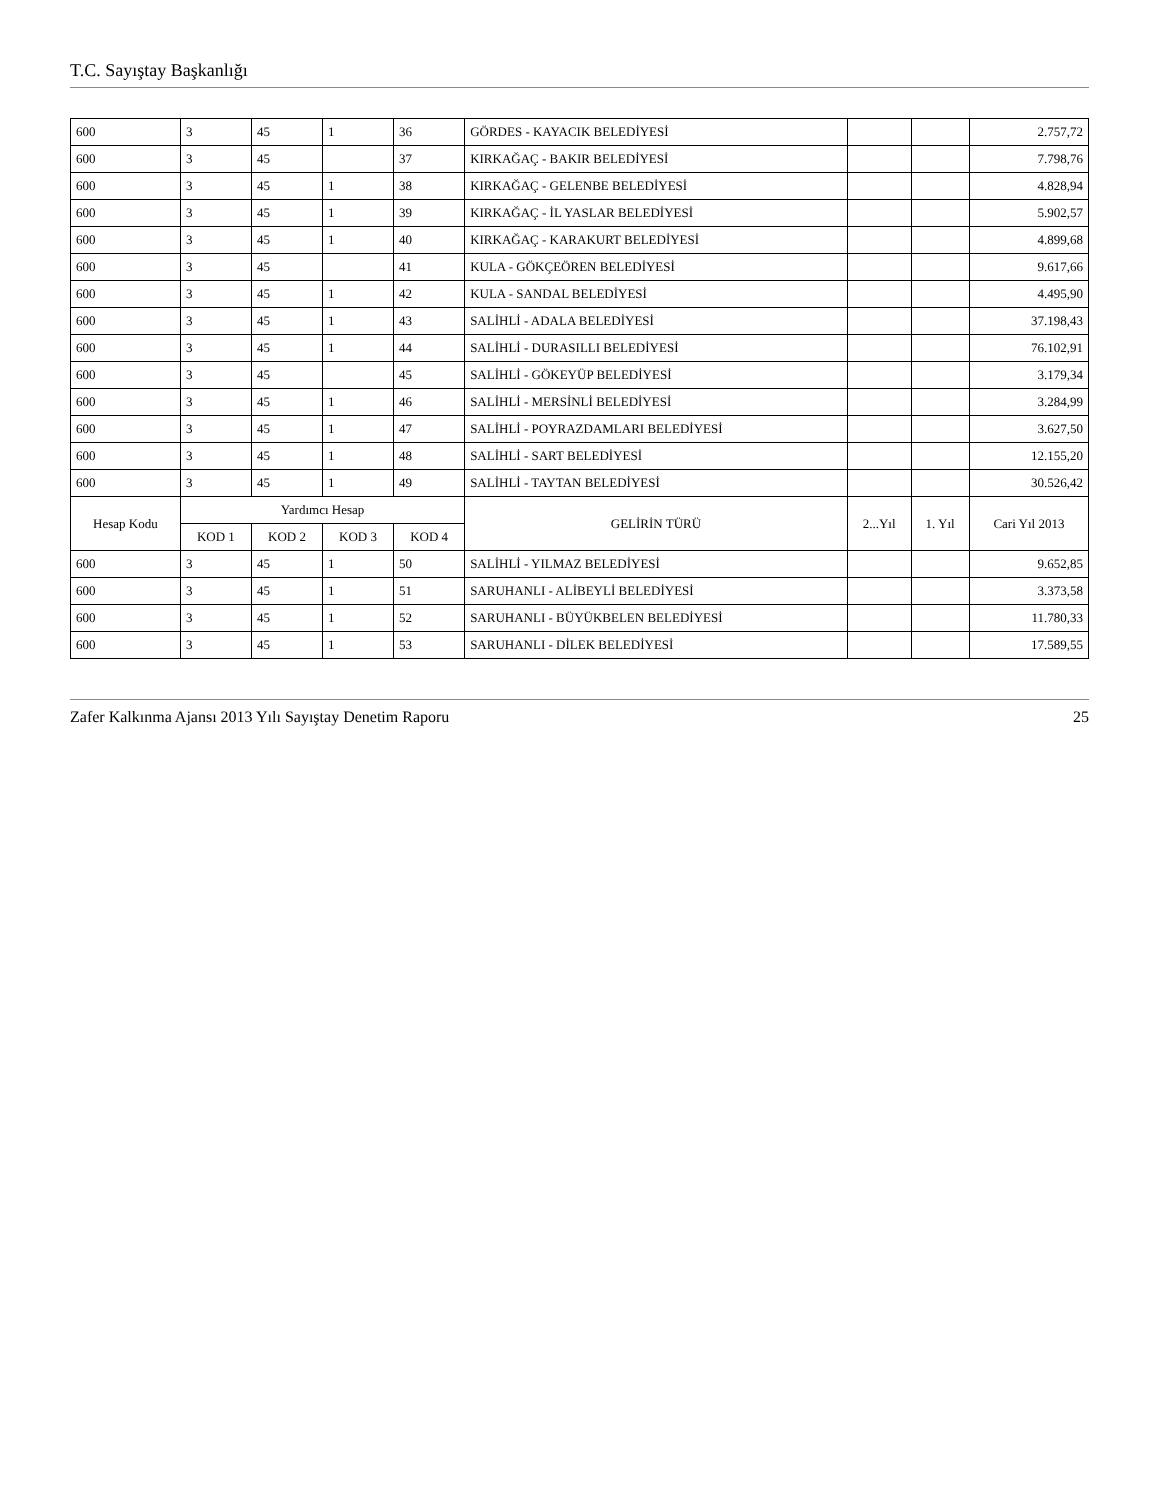T.C. Sayıştay Başkanlığı
| 600 | 3 | 45 | 1 | 36 | GÖRDES - KAYACIK BELEDİYESİ | | | 2.757,72 |
| 600 | 3 | 45 | | 37 | KIRKAĞAÇ - BAKIR BELEDİYESİ | | | 7.798,76 |
| 600 | 3 | 45 | 1 | 38 | KIRKAĞAÇ - GELENBE BELEDİYESİ | | | 4.828,94 |
| 600 | 3 | 45 | 1 | 39 | KIRKAĞAÇ - İL YASLAR BELEDİYESİ | | | 5.902,57 |
| 600 | 3 | 45 | 1 | 40 | KIRKAĞAÇ - KARAKURT BELEDİYESİ | | | 4.899,68 |
| 600 | 3 | 45 | | 41 | KULA - GÖKÇEÖREN BELEDİYESİ | | | 9.617,66 |
| 600 | 3 | 45 | 1 | 42 | KULA - SANDAL BELEDİYESİ | | | 4.495,90 |
| 600 | 3 | 45 | 1 | 43 | SALİHLİ - ADALA BELEDİYESİ | | | 37.198,43 |
| 600 | 3 | 45 | 1 | 44 | SALİHLİ - DURASILLI BELEDİYESİ | | | 76.102,91 |
| 600 | 3 | 45 | | 45 | SALİHLİ - GÖKEYÜP BELEDİYESİ | | | 3.179,34 |
| 600 | 3 | 45 | 1 | 46 | SALİHLİ - MERSİNLİ BELEDİYESİ | | | 3.284,99 |
| 600 | 3 | 45 | 1 | 47 | SALİHLİ - POYRAZDAMLARI BELEDİYESİ | | | 3.627,50 |
| 600 | 3 | 45 | 1 | 48 | SALİHLİ - SART BELEDİYESİ | | | 12.155,20 |
| 600 | 3 | 45 | 1 | 49 | SALİHLİ - TAYTAN BELEDİYESİ | | | 30.526,42 |
| Hesap Kodu | Yardımcı Hesap | | | | GELİRİN TÜRÜ | 2...Yıl | 1. Yıl | Cari Yıl 2013 |
| | KOD 1 | KOD 2 | KOD 3 | KOD 4 | | | | |
| 600 | 3 | 45 | 1 | 50 | SALİHLİ - YILMAZ BELEDİYESİ | | | 9.652,85 |
| 600 | 3 | 45 | 1 | 51 | SARUHANLI - ALİBEYLİ BELEDİYESİ | | | 3.373,58 |
| 600 | 3 | 45 | 1 | 52 | SARUHANLI - BÜYÜKBELEN BELEDİYESİ | | | 11.780,33 |
| 600 | 3 | 45 | 1 | 53 | SARUHANLI - DİLEK BELEDİYESİ | | | 17.589,55 |
Zafer Kalkınma Ajansı 2013 Yılı Sayıştay Denetim Raporu 25